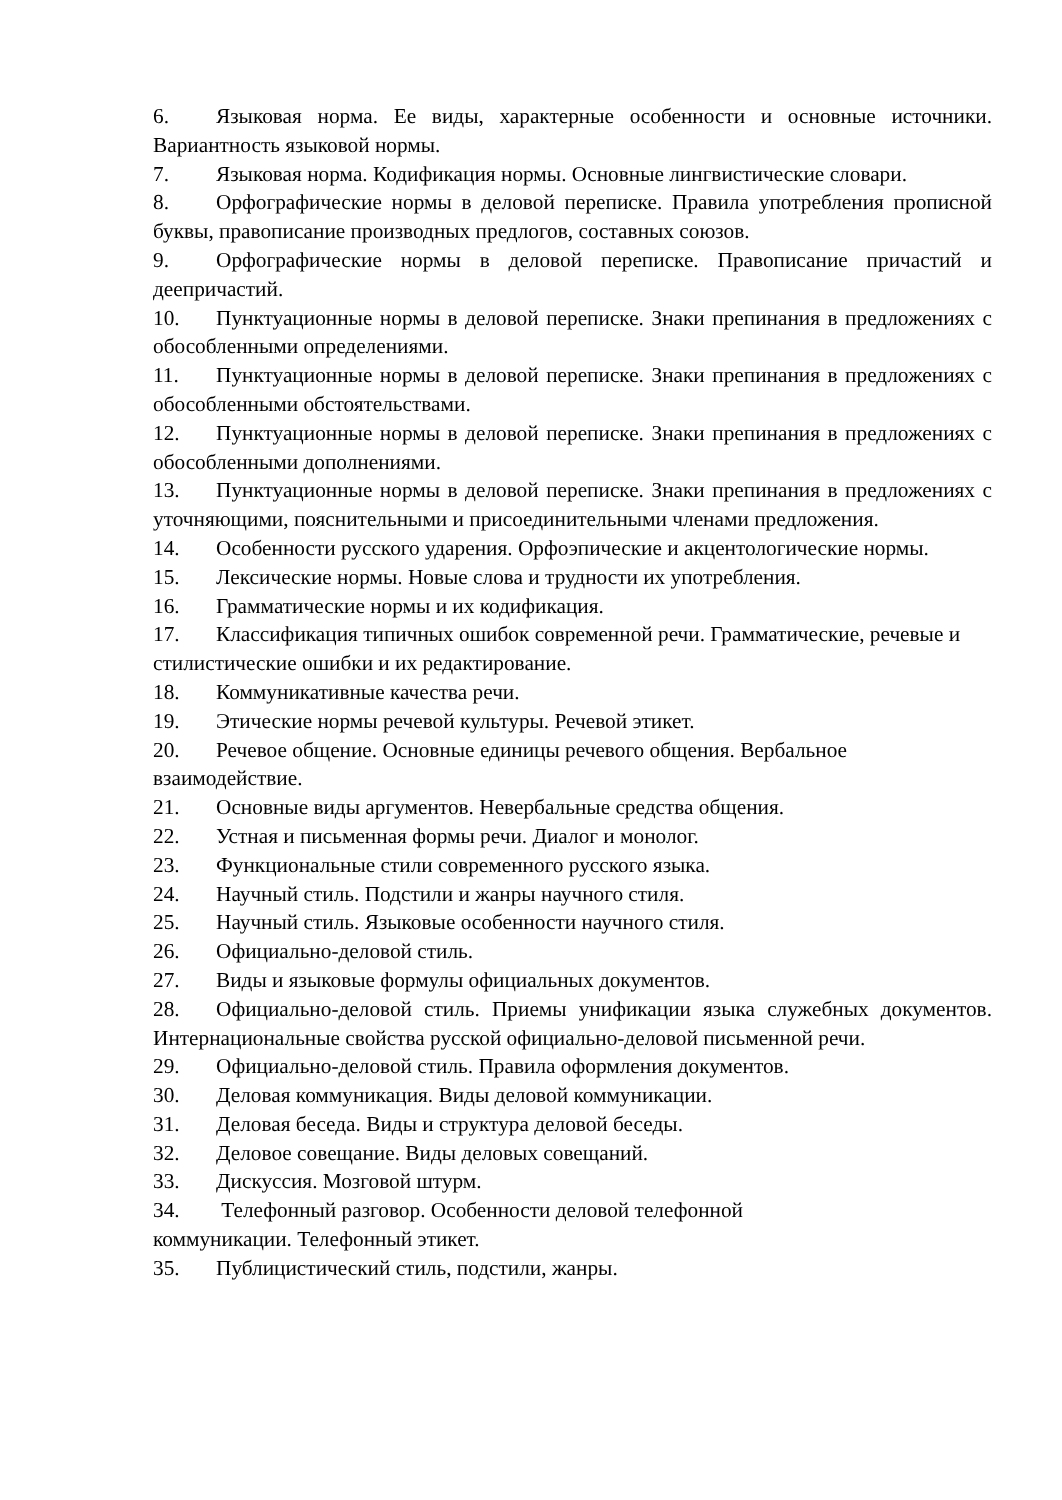6. Языковая норма. Ее виды, характерные особенности и основные источники. Вариантность языковой нормы.
7. Языковая норма. Кодификация нормы. Основные лингвистические словари.
8. Орфографические нормы в деловой переписке. Правила употребления прописной буквы, правописание производных предлогов, составных союзов.
9. Орфографические нормы в деловой переписке. Правописание причастий и деепричастий.
10. Пунктуационные нормы в деловой переписке. Знаки препинания в предложениях с обособленными определениями.
11. Пунктуационные нормы в деловой переписке. Знаки препинания в предложениях с обособленными обстоятельствами.
12. Пунктуационные нормы в деловой переписке. Знаки препинания в предложениях с обособленными дополнениями.
13. Пунктуационные нормы в деловой переписке. Знаки препинания в предложениях с уточняющими, пояснительными и присоединительными членами предложения.
14. Особенности русского ударения. Орфоэпические и акцентологические нормы.
15. Лексические нормы. Новые слова и трудности их употребления.
16. Грамматические нормы и их кодификация.
17. Классификация типичных ошибок современной речи. Грамматические, речевые и стилистические ошибки и их редактирование.
18. Коммуникативные качества речи.
19. Этические нормы речевой культуры. Речевой этикет.
20. Речевое общение. Основные единицы речевого общения. Вербальное взаимодействие.
21. Основные виды аргументов. Невербальные средства общения.
22. Устная и письменная формы речи. Диалог и монолог.
23. Функциональные стили современного русского языка.
24. Научный стиль. Подстили и жанры научного стиля.
25. Научный стиль. Языковые особенности научного стиля.
26. Официально-деловой стиль.
27. Виды и языковые формулы официальных документов.
28. Официально-деловой стиль. Приемы унификации языка служебных документов. Интернациональные свойства русской официально-деловой письменной речи.
29. Официально-деловой стиль. Правила оформления документов.
30. Деловая коммуникация. Виды деловой коммуникации.
31. Деловая беседа. Виды и структура деловой беседы.
32. Деловое совещание. Виды деловых совещаний.
33. Дискуссия. Мозговой штурм.
34. Телефонный разговор. Особенности деловой телефонной
коммуникации. Телефонный этикет.
35. Публицистический стиль, подстили, жанры.